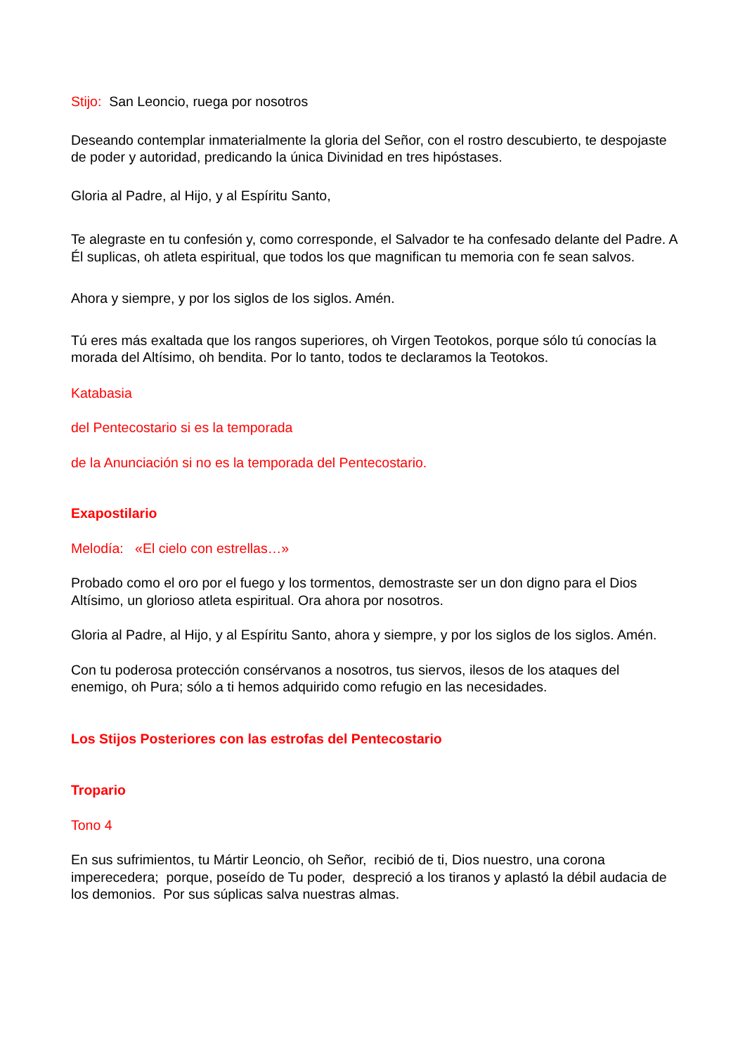Stijo: San Leoncio, ruega por nosotros
Deseando contemplar inmaterialmente la gloria del Señor, con el rostro descubierto, te despojaste de poder y autoridad, predicando la única Divinidad en tres hipóstases.
Gloria al Padre, al Hijo, y al Espíritu Santo,
Te alegraste en tu confesión y, como corresponde, el Salvador te ha confesado delante del Padre. A Él suplicas, oh atleta espiritual, que todos los que magnifican tu memoria con fe sean salvos.
Ahora y siempre, y por los siglos de los siglos. Amén.
Tú eres más exaltada que los rangos superiores, oh Virgen Teotokos, porque sólo tú conocías la morada del Altísimo, oh bendita. Por lo tanto, todos te declaramos la Teotokos.
Katabasia
del Pentecostario si es la temporada
de la Anunciación si no es la temporada del Pentecostario.
Exapostilario
Melodía: «El cielo con estrellas…»
Probado como el oro por el fuego y los tormentos, demostraste ser un don digno para el Dios Altísimo, un glorioso atleta espiritual. Ora ahora por nosotros.
Gloria al Padre, al Hijo, y al Espíritu Santo, ahora y siempre, y por los siglos de los siglos. Amén.
Con tu poderosa protección consérvanos a nosotros, tus siervos, ilesos de los ataques del enemigo, oh Pura; sólo a ti hemos adquirido como refugio en las necesidades.
Los Stijos Posteriores con las estrofas del Pentecostario
Tropario
Tono 4
En sus sufrimientos, tu Mártir Leoncio, oh Señor, recibió de ti, Dios nuestro, una corona imperecedera; porque, poseído de Tu poder, despreció a los tiranos y aplastó la débil audacia de los demonios. Por sus súplicas salva nuestras almas.